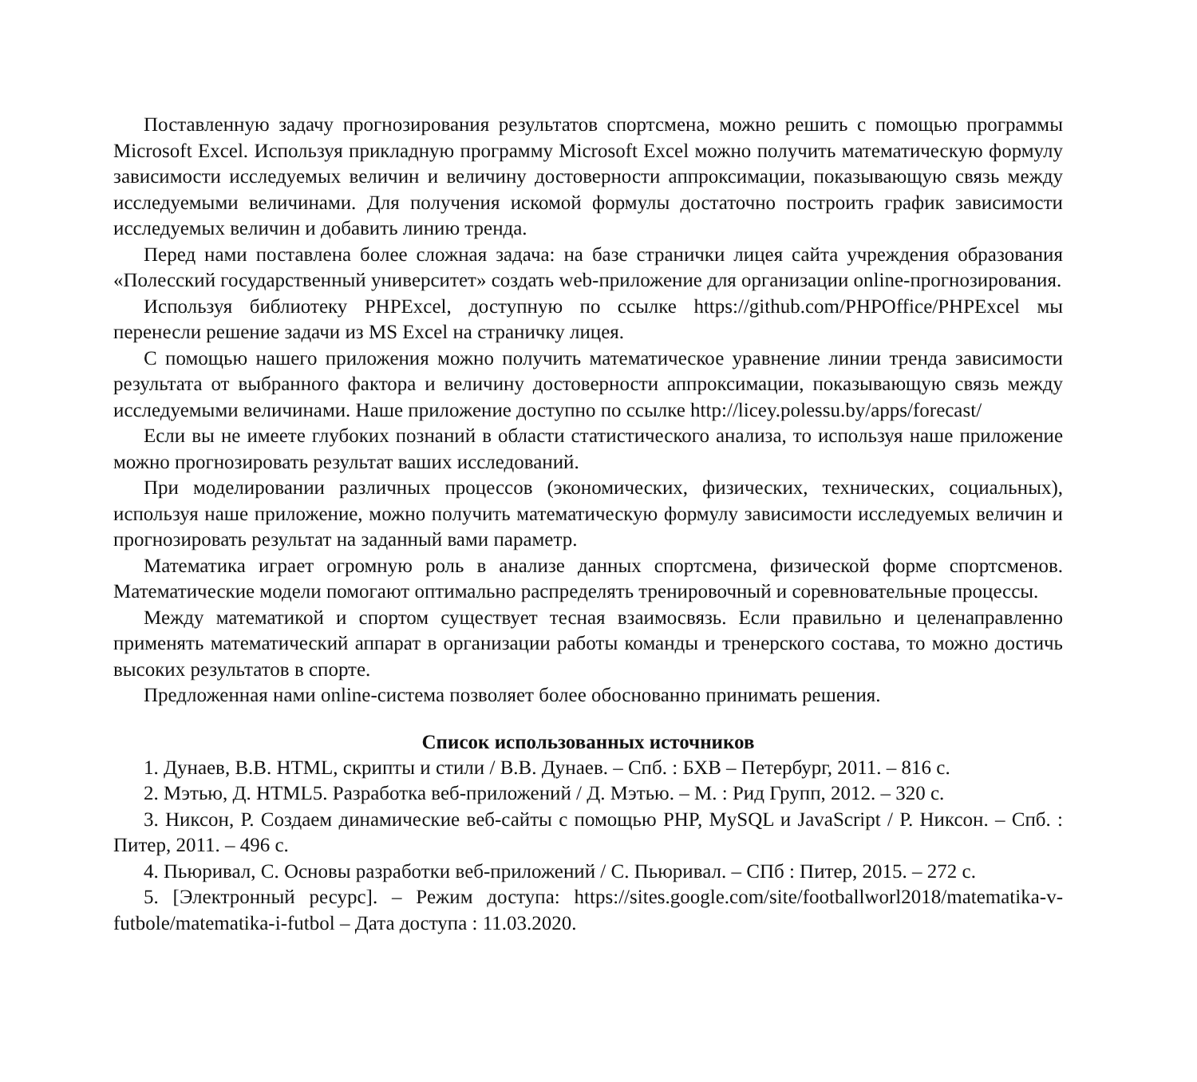Поставленную задачу прогнозирования результатов спортсмена, можно решить с помощью программы Microsoft Excel. Используя прикладную программу Microsoft Excel можно получить математическую формулу зависимости исследуемых величин и величину достоверности аппроксимации, показывающую связь между исследуемыми величинами. Для получения искомой формулы достаточно построить график зависимости исследуемых величин и добавить линию тренда.
Перед нами поставлена более сложная задача: на базе странички лицея сайта учреждения образования «Полесский государственный университет» создать web-приложение для организации online-прогнозирования.
Используя библиотеку PHPExcel, доступную по ссылке https://github.com/PHPOffice/PHPExcel мы перенесли решение задачи из MS Excel на страничку лицея.
С помощью нашего приложения можно получить математическое уравнение линии тренда зависимости результата от выбранного фактора и величину достоверности аппроксимации, показывающую связь между исследуемыми величинами. Наше приложение доступно по ссылке http://licey.polessu.by/apps/forecast/
Если вы не имеете глубоких познаний в области статистического анализа, то используя наше приложение можно прогнозировать результат ваших исследований.
При моделировании различных процессов (экономических, физических, технических, социальных), используя наше приложение, можно получить математическую формулу зависимости исследуемых величин и прогнозировать результат на заданный вами параметр.
Математика играет огромную роль в анализе данных спортсмена, физической форме спортсменов. Математические модели помогают оптимально распределять тренировочный и соревновательные процессы.
Между математикой и спортом существует тесная взаимосвязь. Если правильно и целенаправленно применять математический аппарат в организации работы команды и тренерского состава, то можно достичь высоких результатов в спорте.
Предложенная нами online-система позволяет более обоснованно принимать решения.
Список использованных источников
1. Дунаев, В.В. HTML, скрипты и стили / В.В. Дунаев. – Спб. : БХВ – Петербург, 2011. – 816 с.
2. Мэтью, Д. HTML5. Разработка веб-приложений / Д. Мэтью. – М. : Рид Групп, 2012. – 320 с.
3. Никсон, Р. Создаем динамические веб-сайты с помощью PHP, MySQL и JavaScript / Р. Никсон. – Спб. : Питер, 2011. – 496 с.
4. Пьюривал, С. Основы разработки веб-приложений / С. Пьюривал. – СПб : Питер, 2015. – 272 с.
5. [Электронный ресурс]. – Режим доступа: https://sites.google.com/site/footballworl2018/matematika-v-futbole/matematika-i-futbol – Дата доступа : 11.03.2020.